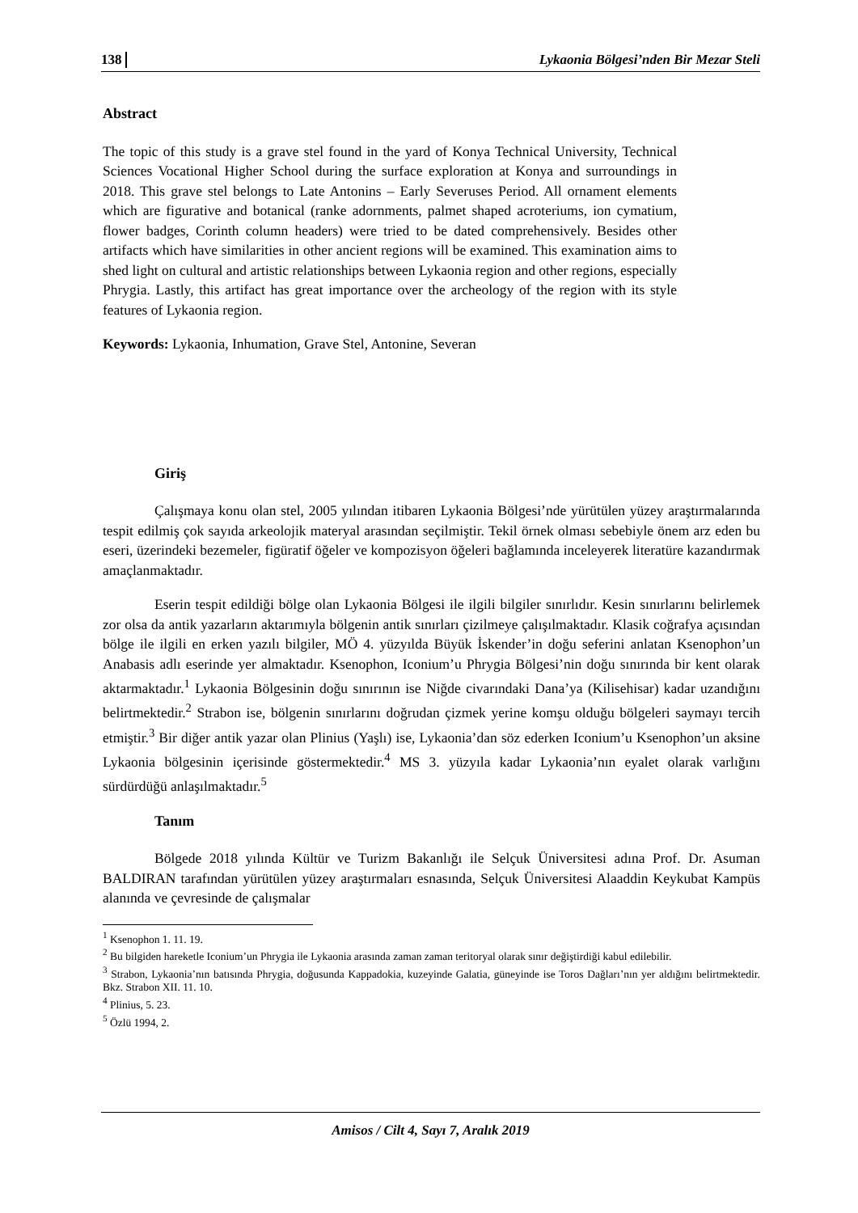138 Lykaonia Bölgesi’nden Bir Mezar Steli
Abstract
The topic of this study is a grave stel found in the yard of Konya Technical University, Technical Sciences Vocational Higher School during the surface exploration at Konya and surroundings in 2018. This grave stel belongs to Late Antonins – Early Severuses Period. All ornament elements which are figurative and botanical (ranke adornments, palmet shaped acroteriums, ion cymatium, flower badges, Corinth column headers) were tried to be dated comprehensively. Besides other artifacts which have similarities in other ancient regions will be examined. This examination aims to shed light on cultural and artistic relationships between Lykaonia region and other regions, especially Phrygia. Lastly, this artifact has great importance over the archeology of the region with its style features of Lykaonia region.
Keywords: Lykaonia, Inhumation, Grave Stel, Antonine, Severan
Giriş
Çalışmaya konu olan stel, 2005 yılından itibaren Lykaonia Bölgesi’nde yürütülen yüzey araştırmalarında tespit edilmiş çok sayıda arkeolojik materyal arasından seçilmiştir. Tekil örnek olması sebebiyle önem arz eden bu eseri, üzerindeki bezemeler, figüratif öğeler ve kompozisyon öğeleri bağlamında inceleyerek literatüre kazandırmak amaçlanmaktadır.
Eserin tespit edildiği bölge olan Lykaonia Bölgesi ile ilgili bilgiler sınırlıdır. Kesin sınırlarını belirlemek zor olsa da antik yazarların aktarımıyla bölgenin antik sınırları çizilmeye çalışılmaktadır. Klasik coğrafya açısından bölge ile ilgili en erken yazılı bilgiler, MÖ 4. yüzyılda Büyük İskender’in doğu seferini anlatan Ksenophon’un Anabasis adlı eserinde yer almaktadır. Ksenophon, Iconium’u Phrygia Bölgesi’nin doğu sınırında bir kent olarak aktarmaktadır.<sup>1</sup> Lykaonia Bölgesinin doğu sınırının ise Niğde civarındaki Dana’ya (Kilisehisar) kadar uzandığını belirtmektedir.<sup>2</sup> Strabon ise, bölgenin sınırlarını doğrudan çizmek yerine komşu olduğu bölgeleri saymayı tercih etmiştir.<sup>3</sup> Bir diğer antik yazar olan Plinius (Yaşlı) ise, Lykaonia’dan söz ederken Iconium’u Ksenophon’un aksine Lykaonia bölgesinin içerisinde göstermektedir.<sup>4</sup> MS 3. yüzyıla kadar Lykaonia’nın eyalet olarak varlığını sürdürdüğü anlaşılmaktadır.<sup>5</sup>
Tanım
Bölgede 2018 yılında Kültür ve Turizm Bakanlığı ile Selçuk Üniversitesi adına Prof. Dr. Asuman BALDIRAN tarafından yürütülen yüzey araştırmaları esnasında, Selçuk Üniversitesi Alaaddin Keykubat Kampüs alanında ve çevresinde de çalışmalar
<sup>1</sup> Ksenophon 1. 11. 19.
<sup>2</sup> Bu bilgiden hareketle Iconium’un Phrygia ile Lykaonia arasında zaman zaman teritoryal olarak sınır değiştirdiği kabul edilebilir.
<sup>3</sup> Strabon, Lykaonia’nın batısında Phrygia, doğusunda Kappadokia, kuzeyinde Galatia, güneyinde ise Toros Dağları’nın yer aldığını belirtmektedir. Bkz. Strabon XII. 11. 10.
<sup>4</sup> Plinius, 5. 23.
<sup>5</sup> Özlü 1994, 2.
Amisos / Cilt 4, Sayı 7, Aralık 2019